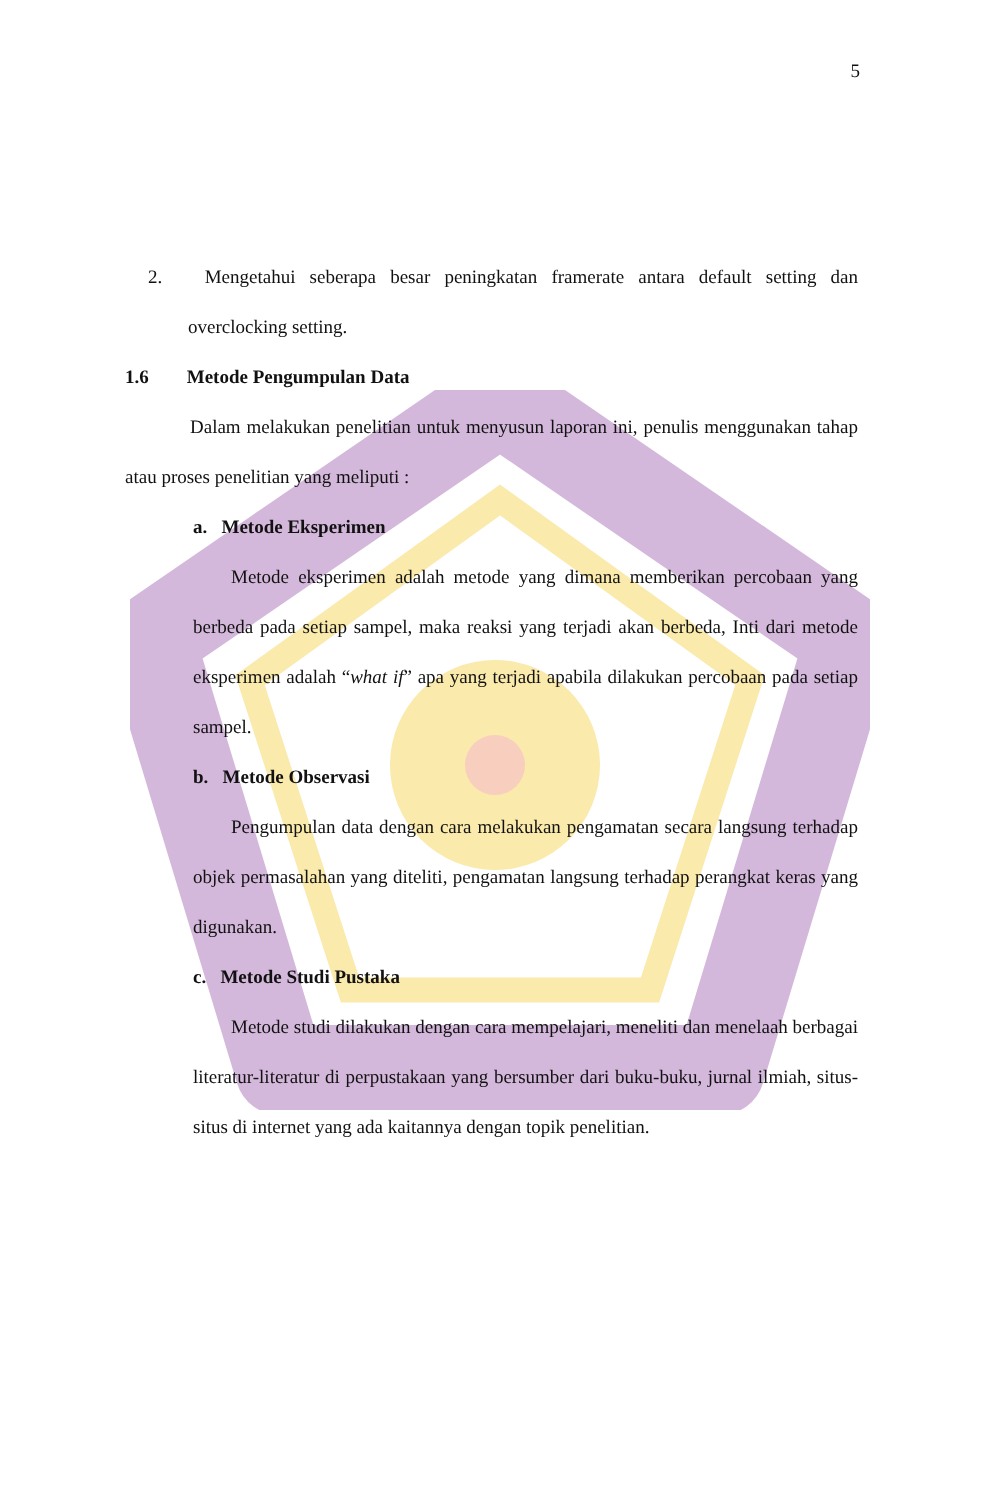5
2. Mengetahui seberapa besar peningkatan framerate antara default setting dan overclocking setting.
1.6 Metode Pengumpulan Data
Dalam melakukan penelitian untuk menyusun laporan ini, penulis menggunakan tahap atau proses penelitian yang meliputi :
a. Metode Eksperimen
Metode eksperimen adalah metode yang dimana memberikan percobaan yang berbeda pada setiap sampel, maka reaksi yang terjadi akan berbeda, Inti dari metode eksperimen adalah “what if” apa yang terjadi apabila dilakukan percobaan pada setiap sampel.
b. Metode Observasi
Pengumpulan data dengan cara melakukan pengamatan secara langsung terhadap objek permasalahan yang diteliti, pengamatan langsung terhadap perangkat keras yang digunakan.
c. Metode Studi Pustaka
Metode studi dilakukan dengan cara mempelajari, meneliti dan menelaah berbagai literatur-literatur di perpustakaan yang bersumber dari buku-buku, jurnal ilmiah, situs-situs di internet yang ada kaitannya dengan topik penelitian.